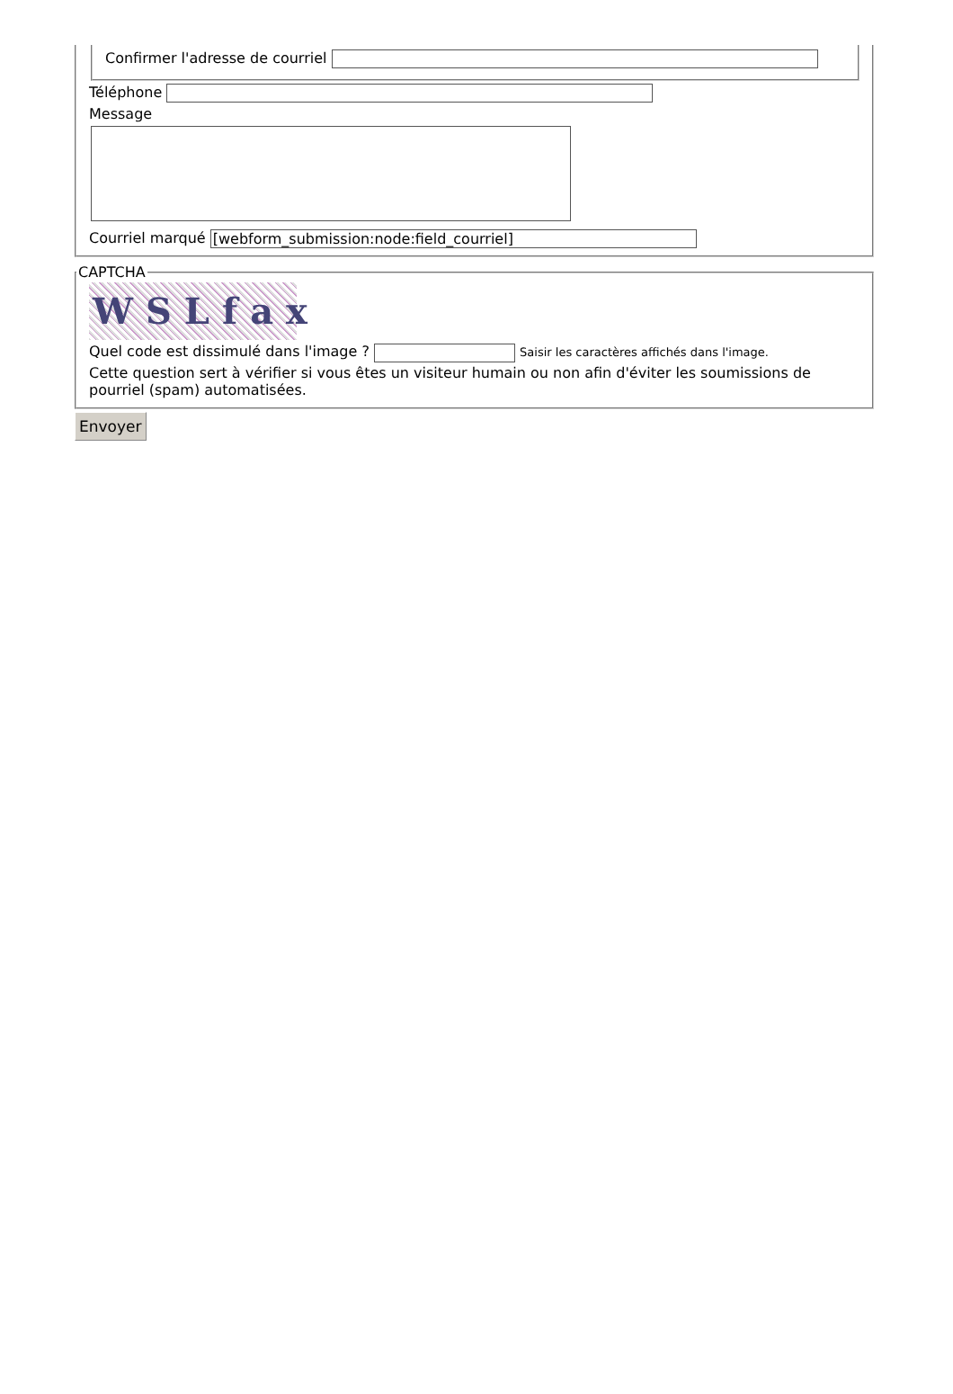Confirmer l'adresse de courriel
Téléphone
Message
Courriel marqué [webform_submission:node:field_courriel]
CAPTCHA
WSLfax
Quel code est dissimulé dans l'image ? Saisir les caractères affichés dans l'image.
Cette question sert à vérifier si vous êtes un visiteur humain ou non afin d'éviter les soumissions de pourriel (spam) automatisées.
Envoyer